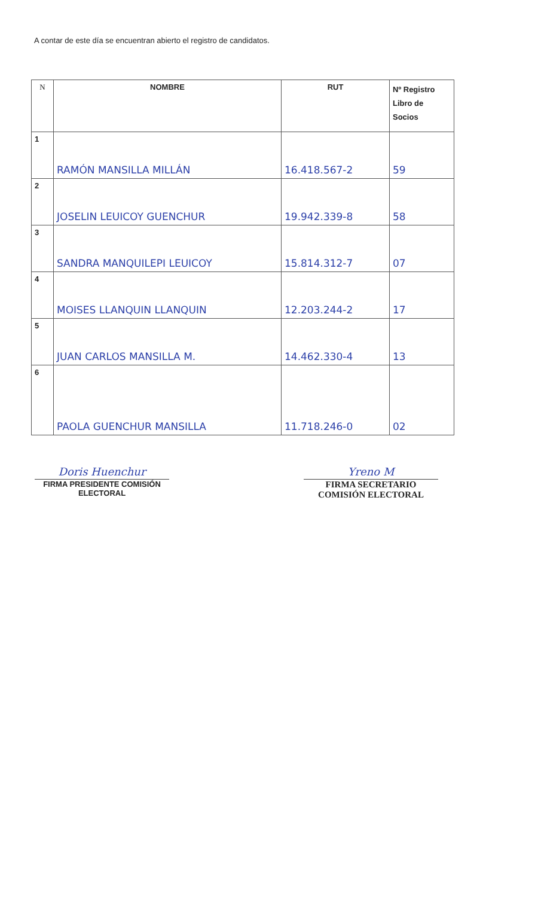A contar de este día se encuentran abierto el registro de candidatos.
| N | NOMBRE | RUT | Nº Registro Libro de Socios |
| --- | --- | --- | --- |
| 1 | RAMÓN MANSILLA MILLÁN | 16.418.567-2 | 59 |
| 2 | JOSELIN LEUICOY GUENCHUR | 19.942.339-8 | 58 |
| 3 | SANDRA MANQUILEPI LEUICOY | 15.814.312-7 | 07 |
| 4 | MOISES LLANQUIN LLANQUIN | 12.203.244-2 | 17 |
| 5 | JUAN CARLOS MANSILLA M. | 14.462.330-4 | 13 |
| 6 | PAOLA GUENCHUR MANSILLA | 11.718.246-0 | 02 |
Doris Huenchur
FIRMA PRESIDENTE COMISIÓN ELECTORAL
Yreno M
FIRMA SECRETARIO
COMISIÓN ELECTORAL